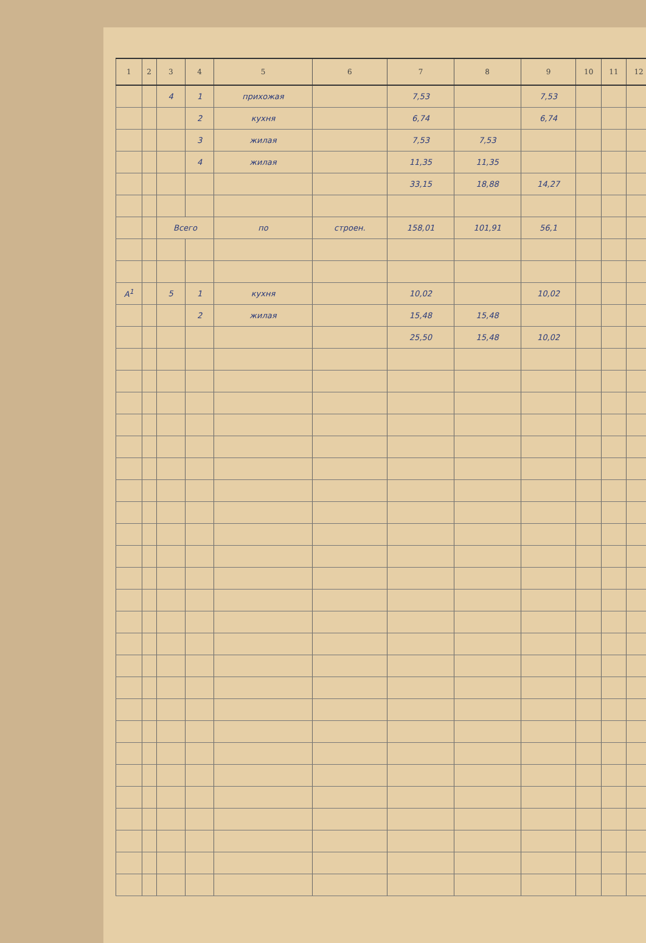| 1 | 2 | 3 | 4 | 5 | 6 | 7 | 8 | 9 | 10 | 11 | 12 |
| --- | --- | --- | --- | --- | --- | --- | --- | --- | --- | --- | --- |
| | | 4 | 1 | прихожая | | 7,53 | | 7,53 | | | |
| | | | 2 | кухня | | 6,74 | | 6,74 | | | |
| | | | 3 | жилая | | 7,53 | 7,53 | | | | |
| | | | 4 | жилая | | 11,35 | 11,35 | | | | |
| | | | | | | 33,15 | 18,88 | 14,27 | | | |
| | | Всего | | по | строен. | 158,01 | 101,91 | 56,1 | | | |
| А<sup>1</sup> | | 5 | 1 | кухня | | 10,02 | | 10,02 | | | |
| | | | 2 | жилая | | 15,48 | 15,48 | | | | |
| | | | | | | 25,50 | 15,48 | 10,02 | | | |